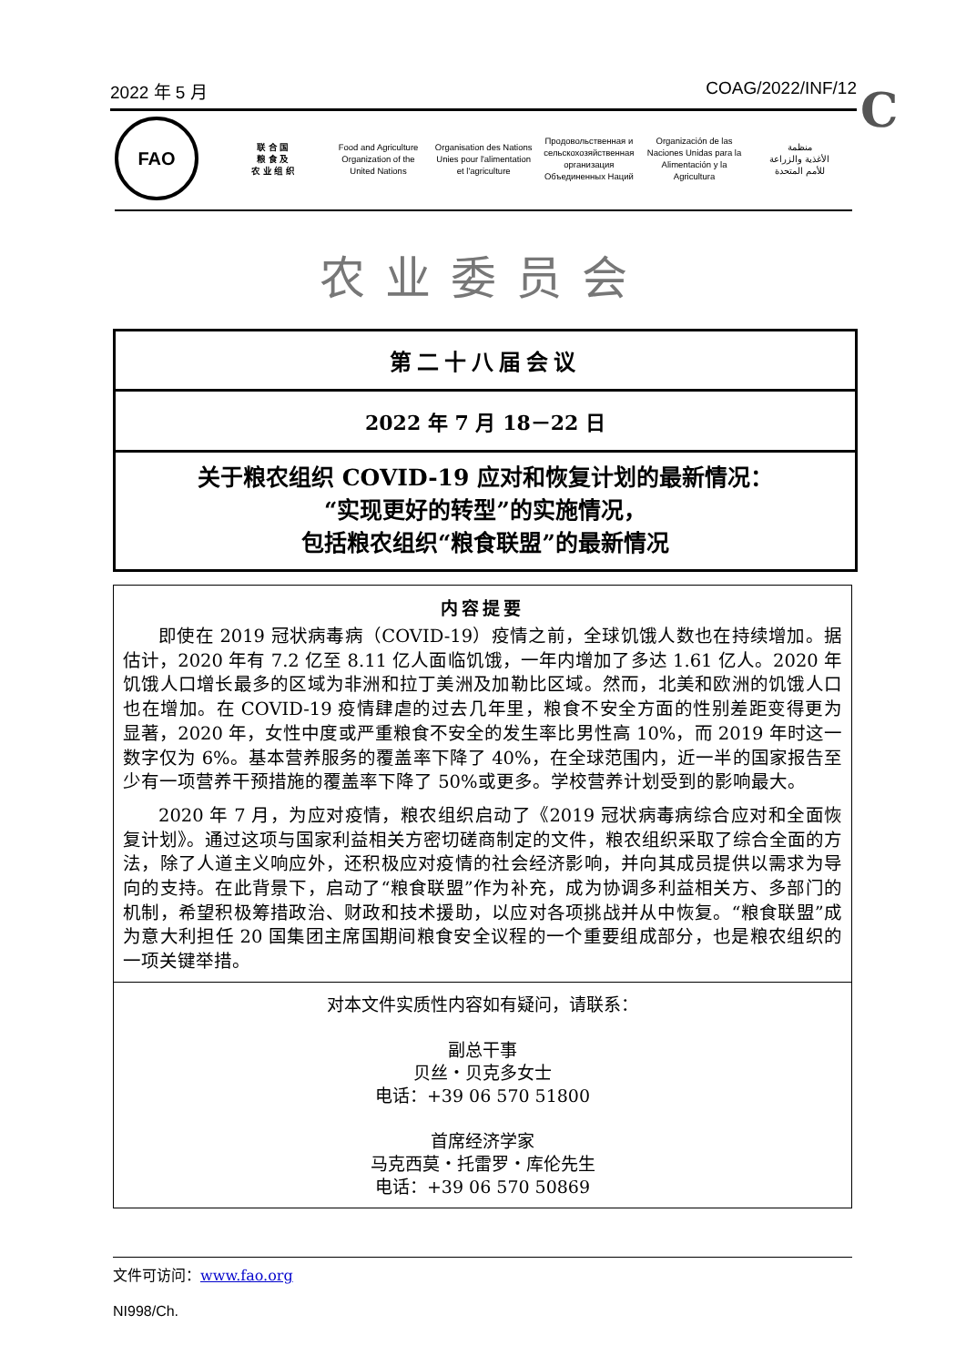2022 年 5 月 COAG/2022/INF/12 C
FAO
联 合 国
粮 食 及
农 业 组 织
Food and Agriculture
Organization of the
United Nations
Organisation des Nations
Unies pour l'alimentation
et l'agriculture
Продовольственная и
сельскохозяйственная организация
Объединенных Наций
Organización de las
Naciones Unidas para la
Alimentación y la Agricultura
منظمة
الأغذية والزراعة
للأمم المتحدة
农业委员会
第二十八届会议
2022 年 7 月 18－22 日
关于粮农组织 COVID-19 应对和恢复计划的最新情况：
“实现更好的转型”的实施情况，
包括粮农组织“粮食联盟”的最新情况
内容提要
即使在 2019 冠状病毒病（COVID-19）疫情之前，全球饥饿人数也在持续增加。据估计，2020 年有 7.2 亿至 8.11 亿人面临饥饿，一年内增加了多达 1.61 亿人。2020 年饥饿人口增长最多的区域为非洲和拉丁美洲及加勒比区域。然而，北美和欧洲的饥饿人口也在增加。在 COVID-19 疫情肆虐的过去几年里，粮食不安全方面的性别差距变得更为显著，2020 年，女性中度或严重粮食不安全的发生率比男性高 10%，而 2019 年时这一数字仅为 6%。基本营养服务的覆盖率下降了 40%，在全球范围内，近一半的国家报告至少有一项营养干预措施的覆盖率下降了 50%或更多。学校营养计划受到的影响最大。
2020 年 7 月，为应对疫情，粮农组织启动了《2019 冠状病毒病综合应对和全面恢复计划》。通过这项与国家利益相关方密切磋商制定的文件，粮农组织采取了综合全面的方法，除了人道主义响应外，还积极应对疫情的社会经济影响，并向其成员提供以需求为导向的支持。在此背景下，启动了“粮食联盟”作为补充，成为协调多利益相关方、多部门的机制，希望积极筹措政治、财政和技术援助，以应对各项挑战并从中恢复。“粮食联盟”成为意大利担任 20 国集团主席国期间粮食安全议程的一个重要组成部分，也是粮农组织的一项关键举措。
对本文件实质性内容如有疑问，请联系：
副总干事
贝丝・贝克多女士
电话：+39 06 570 51800
首席经济学家
马克西莫・托雷罗・库伦先生
电话：+39 06 570 50869
文件可访问：www.fao.org
NI998/Ch.